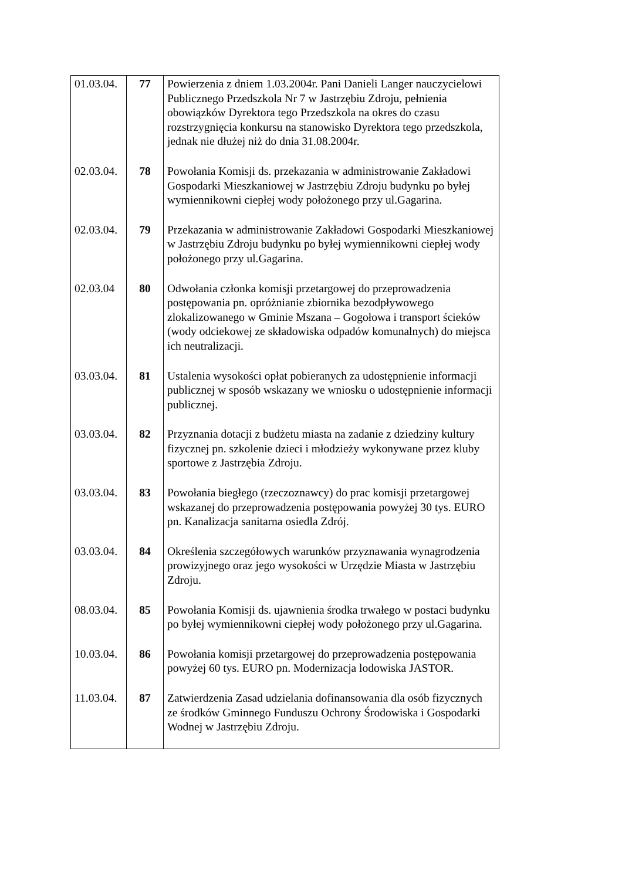| 01.03.04. | 77 | Powierzenia z dniem 1.03.2004r. Pani Danieli Langer nauczycielowi Publicznego Przedszkola Nr 7 w Jastrzębiu Zdroju, pełnienia obowiązków Dyrektora tego Przedszkola na okres do czasu rozstrzygnięcia konkursu na stanowisko Dyrektora tego przedszkola, jednak nie dłużej niż do dnia 31.08.2004r. |
| 02.03.04. | 78 | Powołania Komisji ds. przekazania w administrowanie Zakładowi Gospodarki Mieszkaniowej w Jastrzębiu Zdroju budynku po byłej wymiennikowni ciepłej wody położonego przy ul.Gagarina. |
| 02.03.04. | 79 | Przekazania w administrowanie Zakładowi Gospodarki Mieszkaniowej w Jastrzębiu Zdroju budynku po byłej wymiennikowni ciepłej wody położonego przy ul.Gagarina. |
| 02.03.04 | 80 | Odwołania członka komisji przetargowej do przeprowadzenia postępowania pn. opróżnianie zbiornika bezodpływowego zlokalizowanego w Gminie Mszana – Gogołowa i transport ścieków (wody odciekowej ze składowiska odpadów komunalnych) do miejsca ich neutralizacji. |
| 03.03.04. | 81 | Ustalenia wysokości opłat pobieranych za udostępnienie informacji publicznej w sposób wskazany we wniosku o udostępnienie informacji publicznej. |
| 03.03.04. | 82 | Przyznania dotacji z budżetu miasta na zadanie z dziedziny kultury fizycznej pn. szkolenie dzieci i młodzieży wykonywane przez kluby sportowe z Jastrzębia Zdroju. |
| 03.03.04. | 83 | Powołania biegłego (rzeczoznawcy) do prac komisji przetargowej wskazanej do przeprowadzenia postępowania powyżej 30 tys. EURO pn. Kanalizacja sanitarna osiedla Zdrój. |
| 03.03.04. | 84 | Określenia szczegółowych warunków przyznawania wynagrodzenia prowizyjnego oraz jego wysokości w Urzędzie Miasta w Jastrzębiu Zdroju. |
| 08.03.04. | 85 | Powołania Komisji ds. ujawnienia środka trwałego w postaci budynku po byłej wymiennikowni ciepłej wody położonego przy ul.Gagarina. |
| 10.03.04. | 86 | Powołania komisji przetargowej do przeprowadzenia postępowania powyżej 60 tys. EURO pn. Modernizacja lodowiska JASTOR. |
| 11.03.04. | 87 | Zatwierdzenia Zasad udzielania dofinansowania dla osób fizycznych ze środków Gminnego Funduszu Ochrony Środowiska i Gospodarki Wodnej w Jastrzębiu Zdroju. |